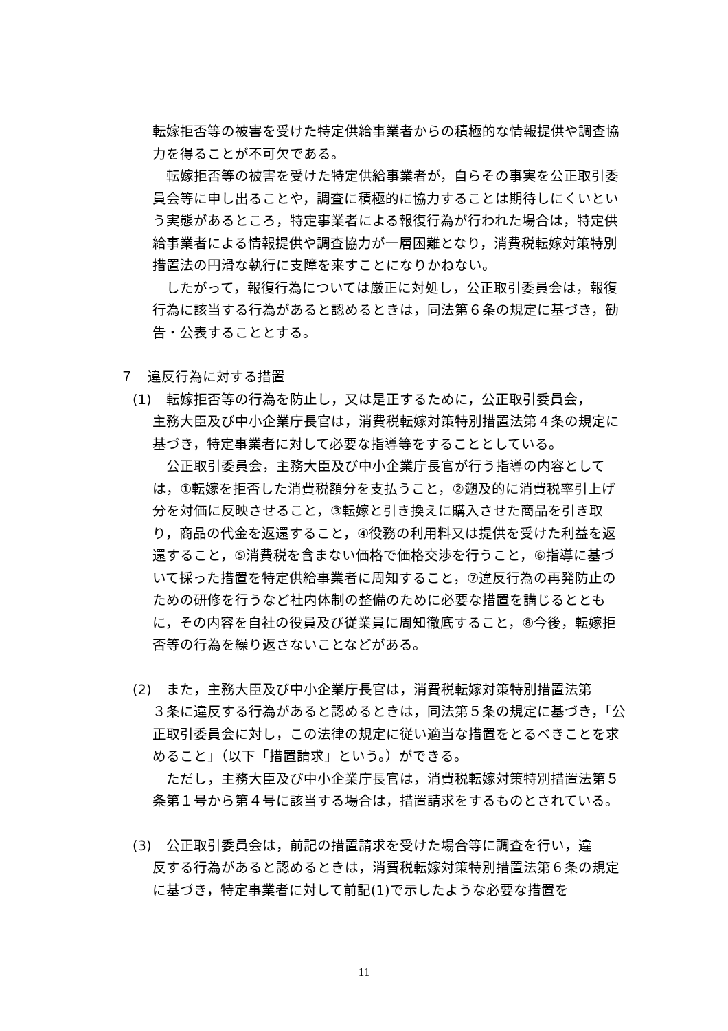転嫁拒否等の被害を受けた特定供給事業者からの積極的な情報提供や調査協力を得ることが不可欠である。
転嫁拒否等の被害を受けた特定供給事業者が，自らその事実を公正取引委員会等に申し出ることや，調査に積極的に協力することは期待しにくいという実態があるところ，特定事業者による報復行為が行われた場合は，特定供給事業者による情報提供や調査協力が一層困難となり，消費税転嫁対策特別措置法の円滑な執行に支障を来すことになりかねない。
したがって，報復行為については厳正に対処し，公正取引委員会は，報復行為に該当する行為があると認めるときは，同法第６条の規定に基づき，勧告・公表することとする。
７　違反行為に対する措置
(1)　転嫁拒否等の行為を防止し，又は是正するために，公正取引委員会，
主務大臣及び中小企業庁長官は，消費税転嫁対策特別措置法第４条の規定に基づき，特定事業者に対して必要な指導等をすることとしている。
公正取引委員会，主務大臣及び中小企業庁長官が行う指導の内容としては，①転嫁を拒否した消費税額分を支払うこと，②遡及的に消費税率引上げ分を対価に反映させること，③転嫁と引き換えに購入させた商品を引き取り，商品の代金を返還すること，④役務の利用料又は提供を受けた利益を返還すること，⑤消費税を含まない価格で価格交渉を行うこと，⑥指導に基づいて採った措置を特定供給事業者に周知すること，⑦違反行為の再発防止のための研修を行うなど社内体制の整備のために必要な措置を講じるとともに，その内容を自社の役員及び従業員に周知徹底すること，⑧今後，転嫁拒否等の行為を繰り返さないことなどがある。
(2)　また，主務大臣及び中小企業庁長官は，消費税転嫁対策特別措置法第
３条に違反する行為があると認めるときは，同法第５条の規定に基づき，「公正取引委員会に対し，この法律の規定に従い適当な措置をとるべきことを求めること」（以下「措置請求」という。）ができる。
ただし，主務大臣及び中小企業庁長官は，消費税転嫁対策特別措置法第５条第１号から第４号に該当する場合は，措置請求をするものとされている。
(3)　公正取引委員会は，前記の措置請求を受けた場合等に調査を行い，違
反する行為があると認めるときは，消費税転嫁対策特別措置法第６条の規定に基づき，特定事業者に対して前記(1)で示したような必要な措置を
11